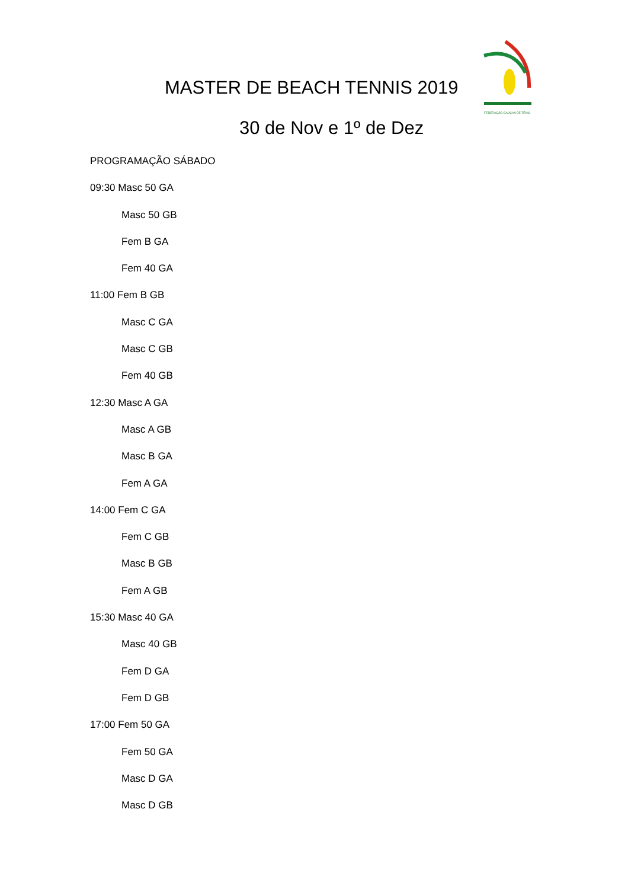MASTER DE BEACH TENNIS 2019
30 de Nov e 1º de Dez
FEDERAÇÃO GAÚCHA DE TÊNIS
PROGRAMAÇÃO SÁBADO
09:30 Masc 50 GA
Masc 50 GB
Fem B GA
Fem 40 GA
11:00 Fem B GB
Masc C GA
Masc C GB
Fem 40 GB
12:30 Masc A GA
Masc A GB
Masc B GA
Fem A GA
14:00 Fem C GA
Fem C GB
Masc B GB
Fem A GB
15:30 Masc 40 GA
Masc 40 GB
Fem D GA
Fem D GB
17:00 Fem 50 GA
Fem 50 GA
Masc D GA
Masc D GB